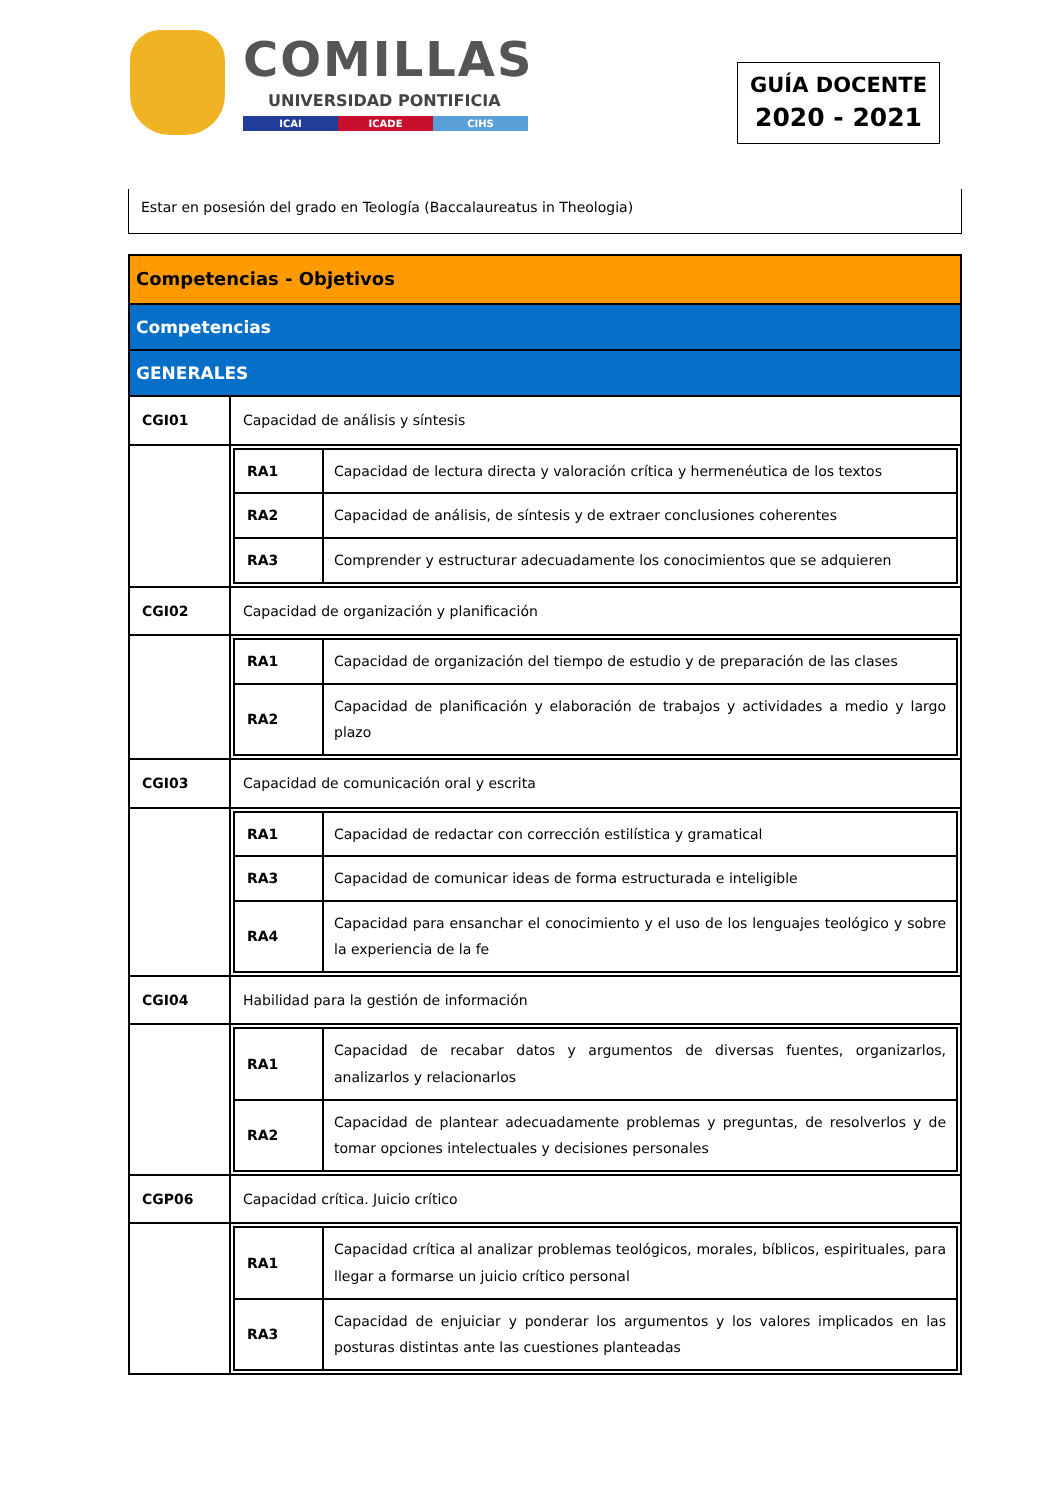COMILLAS
UNIVERSIDAD PONTIFICIA
ICAI ICADE CIHS
GUÍA DOCENTE
2020 - 2021
Estar en posesión del grado en Teología (Baccalaureatus in Theologia)
| Competencias - Objetivos | |
| Competencias | |
| GENERALES | |
| CGI01 | Capacidad de análisis y síntesis |
| | / RA1 / Capacidad de lectura directa y valoración crítica y hermenéutica de los textos / / RA2 / Capacidad de análisis, de síntesis y de extraer conclusiones coherentes / / RA3 / Comprender y estructurar adecuadamente los conocimientos que se adquieren / |
| CGI02 | Capacidad de organización y planificación |
| | / RA1 / Capacidad de organización del tiempo de estudio y de preparación de las clases / / RA2 / Capacidad de planificación y elaboración de trabajos y actividades a medio y largo plazo / |
| CGI03 | Capacidad de comunicación oral y escrita |
| | / RA1 / Capacidad de redactar con corrección estilística y gramatical / / RA3 / Capacidad de comunicar ideas de forma estructurada e inteligible / / RA4 / Capacidad para ensanchar el conocimiento y el uso de los lenguajes teológico y sobre la experiencia de la fe / |
| CGI04 | Habilidad para la gestión de información |
| | / RA1 / Capacidad de recabar datos y argumentos de diversas fuentes, organizarlos, analizarlos y relacionarlos / / RA2 / Capacidad de plantear adecuadamente problemas y preguntas, de resolverlos y de tomar opciones intelectuales y decisiones personales / |
| CGP06 | Capacidad crítica. Juicio crítico |
| | / RA1 / Capacidad crítica al analizar problemas teológicos, morales, bíblicos, espirituales, para llegar a formarse un juicio crítico personal / / RA3 / Capacidad de enjuiciar y ponderar los argumentos y los valores implicados en las posturas distintas ante las cuestiones planteadas / |